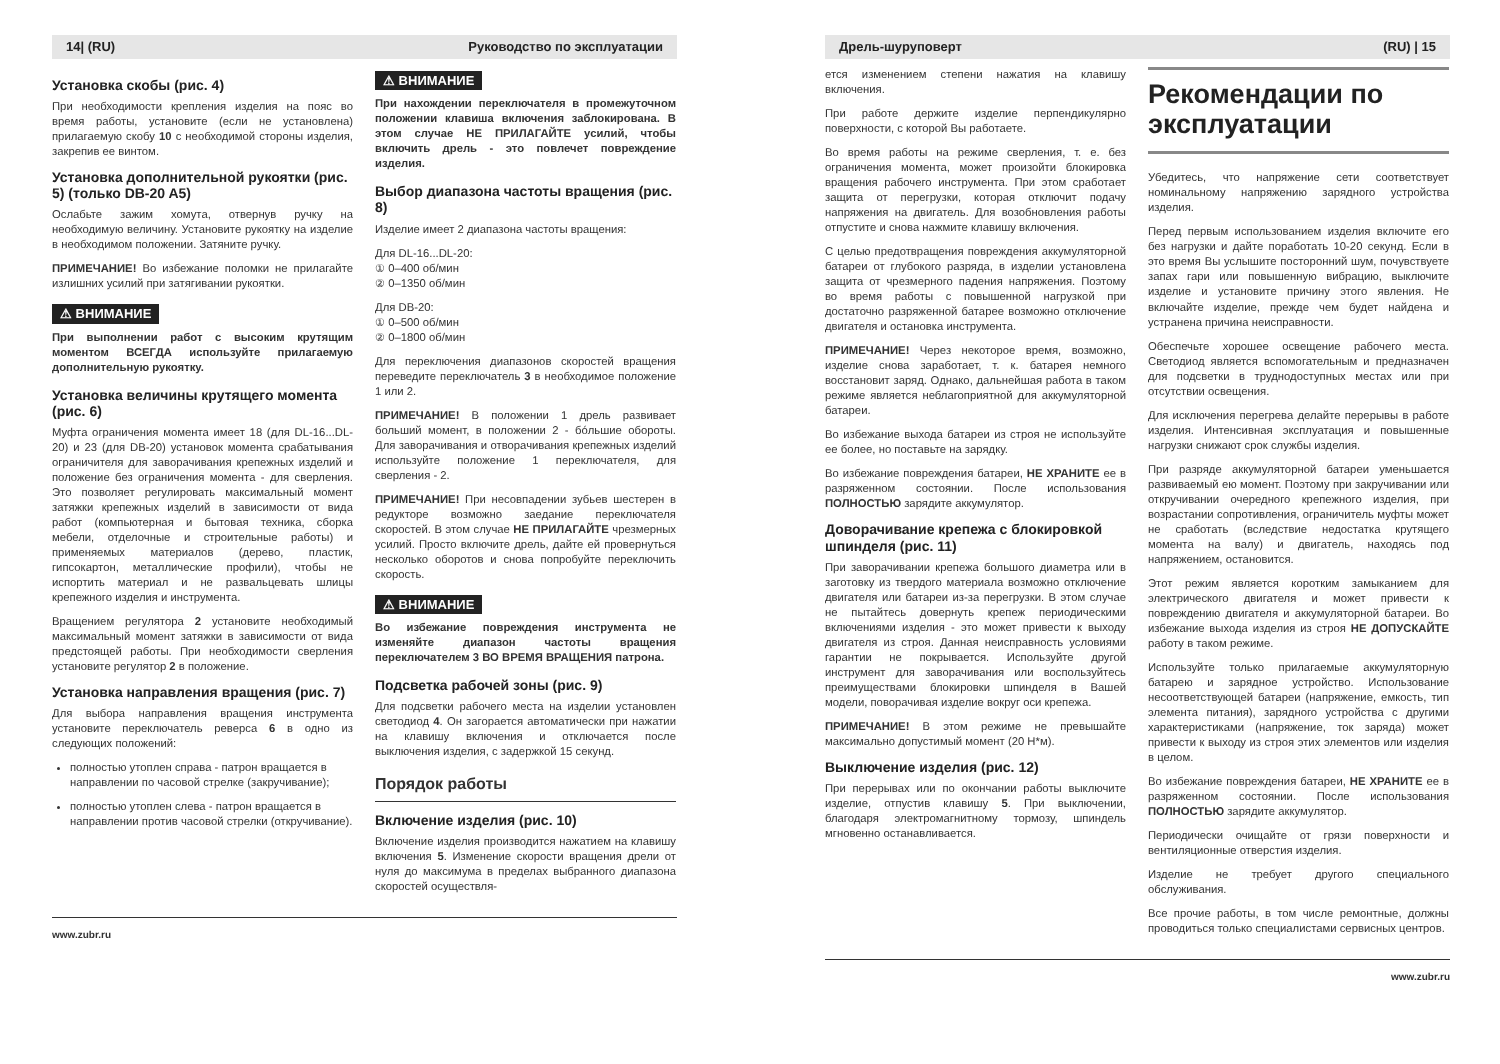14| (RU) Руководство по эксплуатации
Установка скобы (рис. 4)
При необходимости крепления изделия на пояс во время работы, установите (если не установлена) прилагаемую скобу 10 с необходимой стороны изделия, закрепив ее винтом.
Установка дополнительной рукоятки (рис. 5) (только DB-20 A5)
Ослабьте зажим хомута, отвернув ручку на необходимую величину. Установите рукоятку на изделие в необходимом положении. Затяните ручку.
ПРИМЕЧАНИЕ! Во избежание поломки не прилагайте излишних усилий при затягивании рукоятки.
⚠ ВНИМАНИЕ
При выполнении работ с высоким крутящим моментом ВСЕГДА используйте прилагаемую дополнительную рукоятку.
Установка величины крутящего момента (рис. 6)
Муфта ограничения момента имеет 18 (для DL-16...DL-20) и 23 (для DB-20) установок момента срабатывания ограничителя для заворачивания крепежных изделий и положение без ограничения момента - для сверления. Это позволяет регулировать максимальный момент затяжки крепежных изделий в зависимости от вида работ (компьютерная и бытовая техника, сборка мебели, отделочные и строительные работы) и применяемых материалов (дерево, пластик, гипсокартон, металлические профили), чтобы не испортить материал и не развальцевать шлицы крепежного изделия и инструмента.
Вращением регулятора 2 установите необходимый максимальный момент затяжки в зависимости от вида предстоящей работы. При необходимости сверления установите регулятор 2 в положение.
Установка направления вращения (рис. 7)
Для выбора направления вращения инструмента установите переключатель реверса 6 в одно из следующих положений:
полностью утоплен справа - патрон вращается в направлении по часовой стрелке (закручивание);
полностью утоплен слева - патрон вращается в направлении против часовой стрелки (откручивание).
⚠ ВНИМАНИЕ
При нахождении переключателя в промежуточном положении клавиша включения заблокирована. В этом случае НЕ ПРИЛАГАЙТЕ усилий, чтобы включить дрель - это повлечет повреждение изделия.
Выбор диапазона частоты вращения (рис. 8)
Изделие имеет 2 диапазона частоты вращения:
Для DL-16...DL-20:
① 0–400 об/мин
② 0–1350 об/мин
Для DB-20:
① 0–500 об/мин
② 0–1800 об/мин
Для переключения диапазонов скоростей вращения переведите переключатель 3 в необходимое положение 1 или 2.
ПРИМЕЧАНИЕ! В положении 1 дрель развивает больший момент, в положении 2 - бóльшие обороты. Для заворачивания и отворачивания крепежных изделий используйте положение 1 переключателя, для сверления - 2.
ПРИМЕЧАНИЕ! При несовпадении зубьев шестерен в редукторе возможно заедание переключателя скоростей. В этом случае НЕ ПРИЛАГАЙТЕ чрезмерных усилий. Просто включите дрель, дайте ей провернуться несколько оборотов и снова попробуйте переключить скорость.
⚠ ВНИМАНИЕ
Во избежание повреждения инструмента не изменяйте диапазон частоты вращения переключателем 3 ВО ВРЕМЯ ВРАЩЕНИЯ патрона.
Подсветка рабочей зоны (рис. 9)
Для подсветки рабочего места на изделии установлен светодиод 4. Он загорается автоматически при нажатии на клавишу включения и отключается после выключения изделия, с задержкой 15 секунд.
Порядок работы
Включение изделия (рис. 10)
Включение изделия производится нажатием на клавишу включения 5. Изменение скорости вращения дрели от нуля до максимума в пределах выбранного диапазона скоростей осуществля-
www.zubr.ru
Дрель-шуруповерт (RU) | 15
ется изменением степени нажатия на клавишу включения.
При работе держите изделие перпендикулярно поверхности, с которой Вы работаете.
Во время работы на режиме сверления, т. е. без ограничения момента, может произойти блокировка вращения рабочего инструмента. При этом сработает защита от перегрузки, которая отключит подачу напряжения на двигатель. Для возобновления работы отпустите и снова нажмите клавишу включения.
С целью предотвращения повреждения аккумуляторной батареи от глубокого разряда, в изделии установлена защита от чрезмерного падения напряжения. Поэтому во время работы с повышенной нагрузкой при достаточно разряженной батарее возможно отключение двигателя и остановка инструмента.
ПРИМЕЧАНИЕ! Через некоторое время, возможно, изделие снова заработает, т. к. батарея немного восстановит заряд. Однако, дальнейшая работа в таком режиме является неблагоприятной для аккумуляторной батареи.
Во избежание выхода батареи из строя не используйте ее более, но поставьте на зарядку.
Во избежание повреждения батареи, НЕ ХРАНИТЕ ее в разряженном состоянии. После использования ПОЛНОСТЬЮ зарядите аккумулятор.
Доворачивание крепежа с блокировкой шпинделя (рис. 11)
При заворачивании крепежа большого диаметра или в заготовку из твердого материала возможно отключение двигателя или батареи из-за перегрузки. В этом случае не пытайтесь довернуть крепеж периодическими включениями изделия - это может привести к выходу двигателя из строя. Данная неисправность условиями гарантии не покрывается. Используйте другой инструмент для заворачивания или воспользуйтесь преимуществами блокировки шпинделя в Вашей модели, поворачивая изделие вокруг оси крепежа.
ПРИМЕЧАНИЕ! В этом режиме не превышайте максимально допустимый момент (20 Н*м).
Выключение изделия (рис. 12)
При перерывах или по окончании работы выключите изделие, отпустив клавишу 5. При выключении, благодаря электромагнитному тормозу, шпиндель мгновенно останавливается.
Рекомендации по эксплуатации
Убедитесь, что напряжение сети соответствует номинальному напряжению зарядного устройства изделия.
Перед первым использованием изделия включите его без нагрузки и дайте поработать 10-20 секунд. Если в это время Вы услышите посторонний шум, почувствуете запах гари или повышенную вибрацию, выключите изделие и установите причину этого явления. Не включайте изделие, прежде чем будет найдена и устранена причина неисправности.
Обеспечьте хорошее освещение рабочего места. Светодиод является вспомогательным и предназначен для подсветки в труднодоступных местах или при отсутствии освещения.
Для исключения перегрева делайте перерывы в работе изделия. Интенсивная эксплуатация и повышенные нагрузки снижают срок службы изделия.
При разряде аккумуляторной батареи уменьшается развиваемый ею момент. Поэтому при закручивании или откручивании очередного крепежного изделия, при возрастании сопротивления, ограничитель муфты может не сработать (вследствие недостатка крутящего момента на валу) и двигатель, находясь под напряжением, остановится.
Этот режим является коротким замыканием для электрического двигателя и может привести к повреждению двигателя и аккумуляторной батареи. Во избежание выхода изделия из строя НЕ ДОПУСКАЙТЕ работу в таком режиме.
Используйте только прилагаемые аккумуляторную батарею и зарядное устройство. Использование несоответствующей батареи (напряжение, емкость, тип элемента питания), зарядного устройства с другими характеристиками (напряжение, ток заряда) может привести к выходу из строя этих элементов или изделия в целом.
Во избежание повреждения батареи, НЕ ХРАНИТЕ ее в разряженном состоянии. После использования ПОЛНОСТЬЮ зарядите аккумулятор.
Периодически очищайте от грязи поверхности и вентиляционные отверстия изделия.
Изделие не требует другого специального обслуживания.
Все прочие работы, в том числе ремонтные, должны проводиться только специалистами сервисных центров.
www.zubr.ru